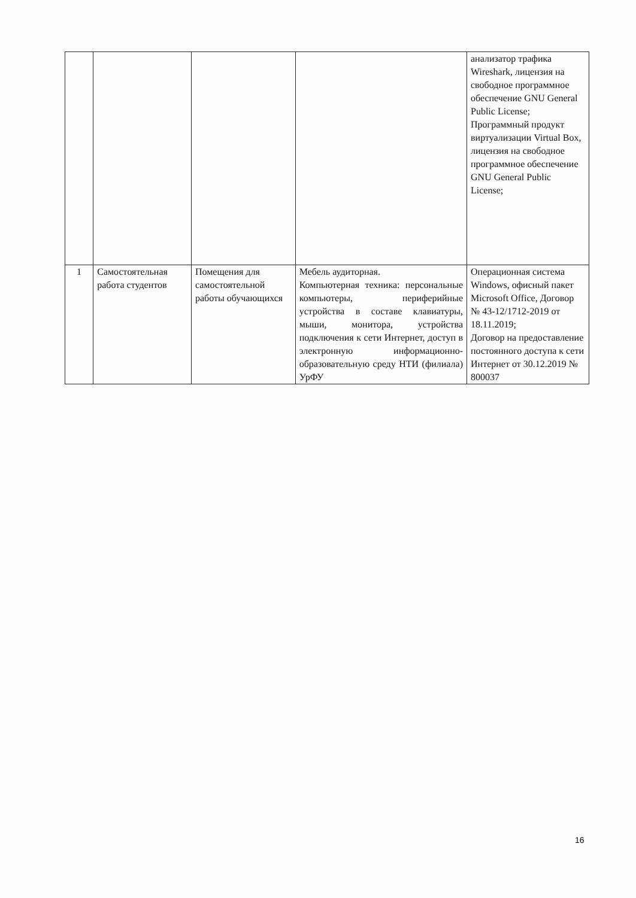| | | | | анализатор трафика Wireshark, лицензия на свободное программное обеспечение GNU General Public License; Программный продукт виртуализации Virtual Box, лицензия на свободное программное обеспечение GNU General Public License; |
| 1 | Самостоятельная работа студентов | Помещения для самостоятельной работы обучающихся | Мебель аудиторная. Компьютерная техника: персональные компьютеры, периферийные устройства в составе клавиатуры, мыши, монитора, устройства подключения к сети Интернет, доступ в электронную информационно-образовательную среду НТИ (филиала) УрФУ | Операционная система Windows, офисный пакет Microsoft Office, Договор № 43-12/1712-2019 от 18.11.2019; Договор на предоставление постоянного доступа к сети Интернет от 30.12.2019 № 800037 |
16